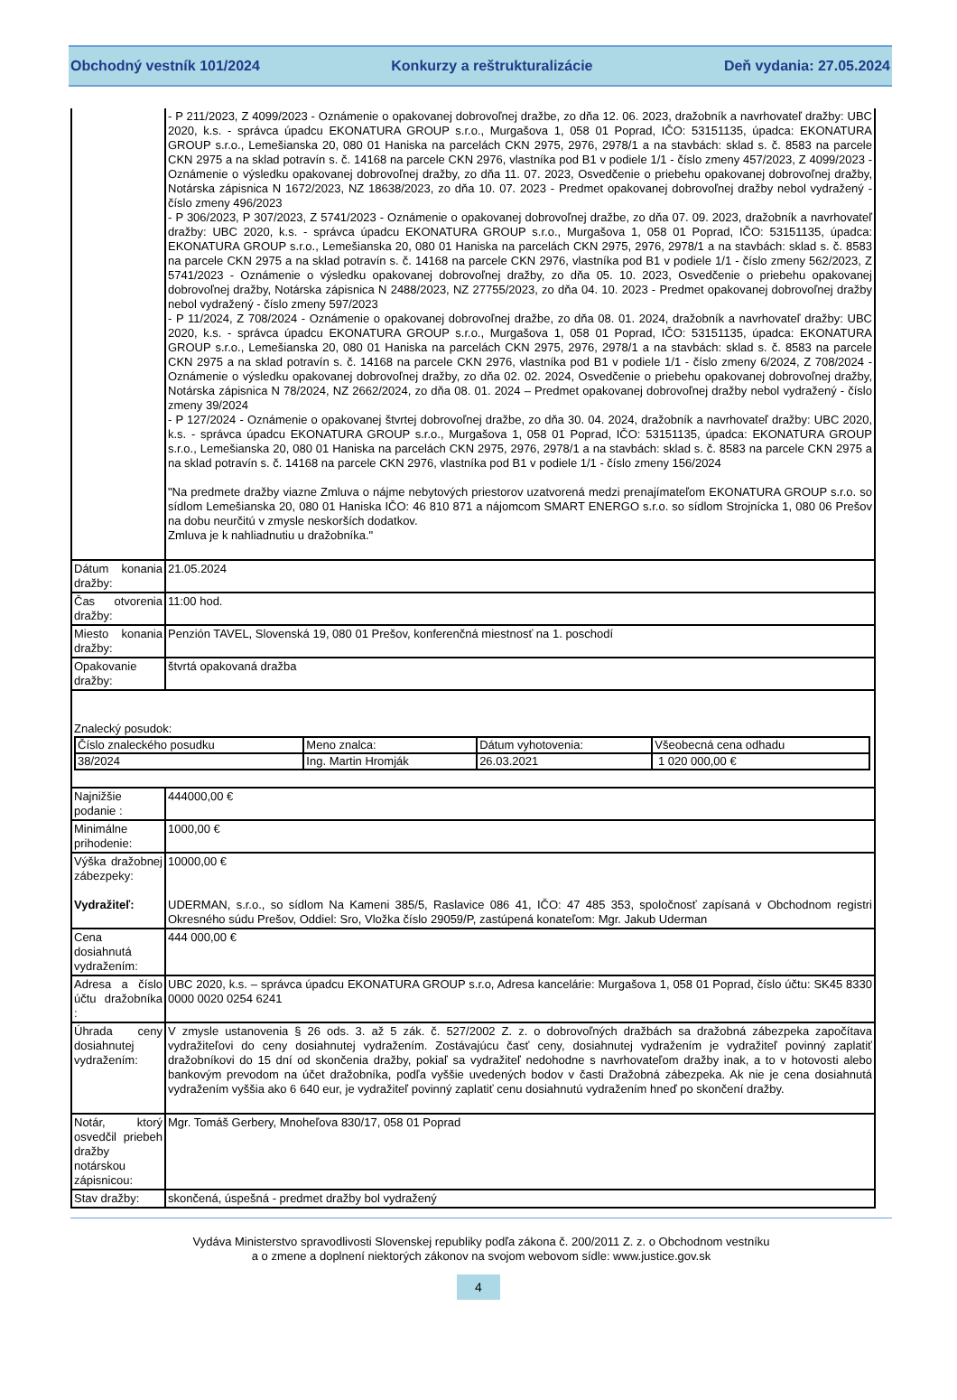Obchodný vestník 101/2024 Konkurzy a reštrukturalizácie Deň vydania: 27.05.2024
| | - P 211/2023, Z 4099/2023 - Oznámenie o opakovanej dobrovoľnej dražbe, zo dňa 12. 06. 2023, dražobník a navrhovateľ dražby: UBC 2020, k.s. - správca úpadcu EKONATURA GROUP s.r.o., Murgašova 1, 058 01 Poprad, IČO: 53151135, úpadca: EKONATURA GROUP s.r.o., Lemešianska 20, 080 01 Haniska na parcelách CKN 2975, 2976, 2978/1 a na stavbách: sklad s. č. 8583 na parcele CKN 2975 a na sklad potravín s. č. 14168 na parcele CKN 2976, vlastníka pod B1 v podiele 1/1 - číslo zmeny 457/2023, Z 4099/2023 - Oznámenie o výsledku opakovanej dobrovoľnej dražby, zo dňa 11. 07. 2023, Osvedčenie o priebehu opakovanej dobrovoľnej dražby, Notárska zápisnica N 1672/2023, NZ 18638/2023, zo dňa 10. 07. 2023 - Predmet opakovanej dobrovoľnej dražby nebol vydražený - číslo zmeny 496/2023 - P 306/2023, P 307/2023, Z 5741/2023 - Oznámenie o opakovanej dobrovoľnej dražbe, zo dňa 07. 09. 2023, dražobník a navrhovateľ dražby: UBC 2020, k.s. - správca úpadcu EKONATURA GROUP s.r.o., Murgašova 1, 058 01 Poprad, IČO: 53151135, úpadca: EKONATURA GROUP s.r.o., Lemešianska 20, 080 01 Haniska na parcelách CKN 2975, 2976, 2978/1 a na stavbách: sklad s. č. 8583 na parcele CKN 2975 a na sklad potravín s. č. 14168 na parcele CKN 2976, vlastníka pod B1 v podiele 1/1 - číslo zmeny 562/2023, Z 5741/2023 - Oznámenie o výsledku opakovanej dobrovoľnej dražby, zo dňa 05. 10. 2023, Osvedčenie o priebehu opakovanej dobrovoľnej dražby, Notárska zápisnica N 2488/2023, NZ 27755/2023, zo dňa 04. 10. 2023 - Predmet opakovanej dobrovoľnej dražby nebol vydražený - číslo zmeny 597/2023 - P 11/2024, Z 708/2024 - Oznámenie o opakovanej dobrovoľnej dražbe, zo dňa 08. 01. 2024, dražobník a navrhovateľ dražby: UBC 2020, k.s. - správca úpadcu EKONATURA GROUP s.r.o., Murgašova 1, 058 01 Poprad, IČO: 53151135, úpadca: EKONATURA GROUP s.r.o., Lemešianska 20, 080 01 Haniska na parcelách CKN 2975, 2976, 2978/1 a na stavbách: sklad s. č. 8583 na parcele CKN 2975 a na sklad potravín s. č. 14168 na parcele CKN 2976, vlastníka pod B1 v podiele 1/1 - číslo zmeny 6/2024, Z 708/2024 - Oznámenie o výsledku opakovanej dobrovoľnej dražby, zo dňa 02. 02. 2024, Osvedčenie o priebehu opakovanej dobrovoľnej dražby, Notárska zápisnica N 78/2024, NZ 2662/2024, zo dňa 08. 01. 2024 – Predmet opakovanej dobrovoľnej dražby nebol vydražený - číslo zmeny 39/2024 - P 127/2024 - Oznámenie o opakovanej štvrtej dobrovoľnej dražbe, zo dňa 30. 04. 2024, dražobník a navrhovateľ dražby: UBC 2020, k.s. - správca úpadcu EKONATURA GROUP s.r.o., Murgašova 1, 058 01 Poprad, IČO: 53151135, úpadca: EKONATURA GROUP s.r.o., Lemešianska 20, 080 01 Haniska na parcelách CKN 2975, 2976, 2978/1 a na stavbách: sklad s. č. 8583 na parcele CKN 2975 a na sklad potravín s. č. 14168 na parcele CKN 2976, vlastníka pod B1 v podiele 1/1 - číslo zmeny 156/2024 "Na predmete dražby viazne Zmluva o nájme nebytových priestorov uzatvorená medzi prenajímateľom EKONATURA GROUP s.r.o. so sídlom Lemešianska 20, 080 01 Haniska IČO: 46 810 871 a nájomcom SMART ENERGO s.r.o. so sídlom Strojnícka 1, 080 06 Prešov na dobu neurčitú v zmysle neskorších dodatkov. Zmluva je k nahliadnutiu u dražobníka." |
| Dátum konania dražby: | 21.05.2024 |
| Čas otvorenia dražby: | 11:00 hod. |
| Miesto konania dražby: | Penzión TAVEL, Slovenská 19, 080 01 Prešov, konferenčná miestnosť na 1. poschodí |
| Opakovanie dražby: | štvrtá opakovaná dražba |
| Znalecký posudok: / Číslo znaleckého posudku / Meno znalca: / Dátum vyhotovenia: / Všeobecná cena odhadu / / 38/2024 / Ing. Martin Hromják / 26.03.2021 / 1 020 000,00 € / | |
| Najnižšie podanie : | 444000,00 € |
| Minimálne prihodenie: | 1000,00 € |
| Výška dražobnej zábezpeky: Vydražiteľ: | 10000,00 € UDERMAN, s.r.o., so sídlom Na Kameni 385/5, Raslavice 086 41, IČO: 47 485 353, spoločnosť zapísaná v Obchodnom registri Okresného súdu Prešov, Oddiel: Sro, Vložka číslo 29059/P, zastúpená konateľom: Mgr. Jakub Uderman |
| Cena dosiahnutá vydražením: | 444 000,00 € |
| Adresa a číslo účtu dražobníka : | UBC 2020, k.s. – správca úpadcu EKONATURA GROUP s.r.o, Adresa kancelárie: Murgašova 1, 058 01 Poprad, číslo účtu: SK45 8330 0000 0020 0254 6241 |
| Úhrada ceny dosiahnutej vydražením: | V zmysle ustanovenia § 26 ods. 3. až 5 zák. č. 527/2002 Z. z. o dobrovoľných dražbách sa dražobná zábezpeka započítava vydražiteľovi do ceny dosiahnutej vydražením. Zostávajúcu časť ceny, dosiahnutej vydražením je vydražiteľ povinný zaplatiť dražobníkovi do 15 dní od skončenia dražby, pokiaľ sa vydražiteľ nedohodne s navrhovateľom dražby inak, a to v hotovosti alebo bankovým prevodom na účet dražobníka, podľa vyššie uvedených bodov v časti Dražobná zábezpeka. Ak nie je cena dosiahnutá vydražením vyššia ako 6 640 eur, je vydražiteľ povinný zaplatiť cenu dosiahnutú vydražením hneď po skončení dražby. |
| Notár, ktorý osvedčil priebeh dražby notárskou zápisnicou: | Mgr. Tomáš Gerbery, Mnoheľova 830/17, 058 01 Poprad |
| Stav dražby: | skončená, úspešná - predmet dražby bol vydražený |
Vydáva Ministerstvo spravodlivosti Slovenskej republiky podľa zákona č. 200/2011 Z. z. o Obchodnom vestníku
a o zmene a doplnení niektorých zákonov na svojom webovom sídle: www.justice.gov.sk
4